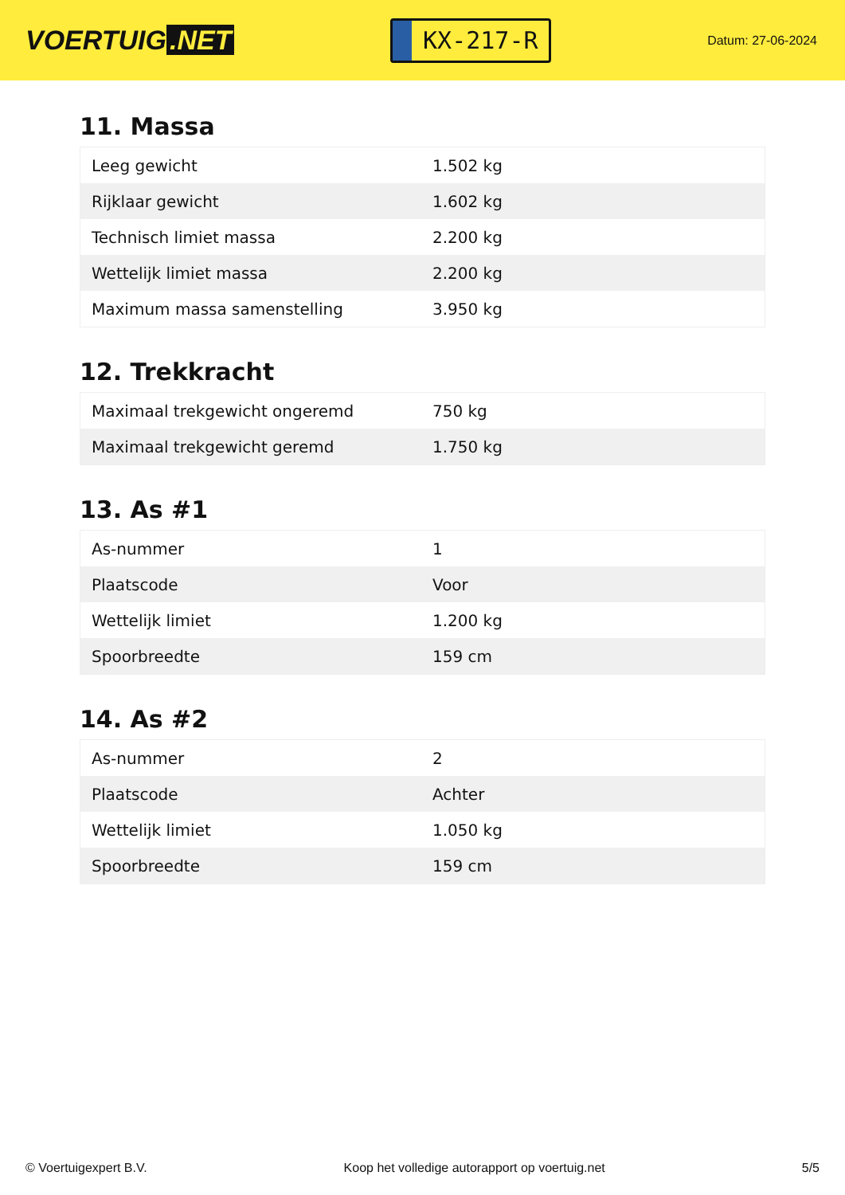VOERTUIG.NET
KX-217-R
Datum: 27-06-2024
11. Massa
| Leeg gewicht | 1.502 kg |
| Rijklaar gewicht | 1.602 kg |
| Technisch limiet massa | 2.200 kg |
| Wettelijk limiet massa | 2.200 kg |
| Maximum massa samenstelling | 3.950 kg |
12. Trekkracht
| Maximaal trekgewicht ongeremd | 750 kg |
| Maximaal trekgewicht geremd | 1.750 kg |
13. As #1
| As-nummer | 1 |
| Plaatscode | Voor |
| Wettelijk limiet | 1.200 kg |
| Spoorbreedte | 159 cm |
14. As #2
| As-nummer | 2 |
| Plaatscode | Achter |
| Wettelijk limiet | 1.050 kg |
| Spoorbreedte | 159 cm |
© Voertuigexpert B.V. Koop het volledige autorapport op voertuig.net 5/5